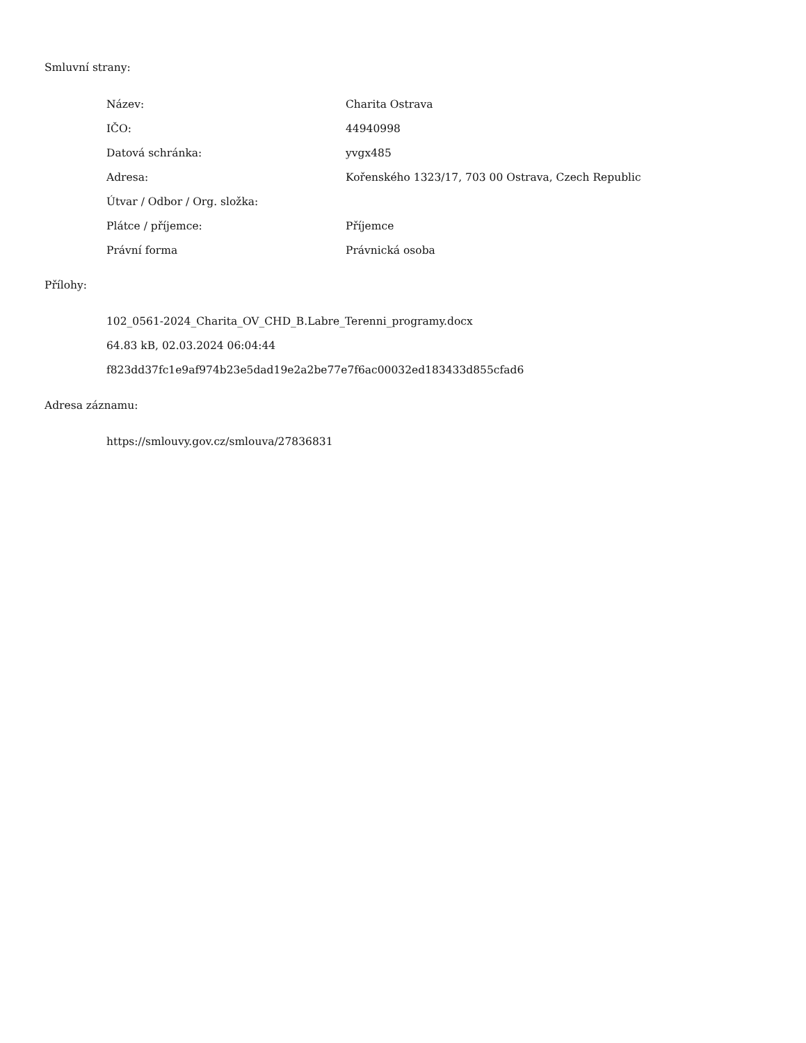Smluvní strany:
| Název: | Charita Ostrava |
| IČO: | 44940998 |
| Datová schránka: | yvgx485 |
| Adresa: | Kořenského 1323/17, 703 00 Ostrava, Czech Republic |
| Útvar / Odbor / Org. složka: | |
| Plátce / příjemce: | Příjemce |
| Právní forma | Právnická osoba |
Přílohy:
102_0561-2024_Charita_OV_CHD_B.Labre_Terenni_programy.docx
64.83 kB, 02.03.2024 06:04:44
f823dd37fc1e9af974b23e5dad19e2a2be77e7f6ac00032ed183433d855cfad6
Adresa záznamu:
https://smlouvy.gov.cz/smlouva/27836831